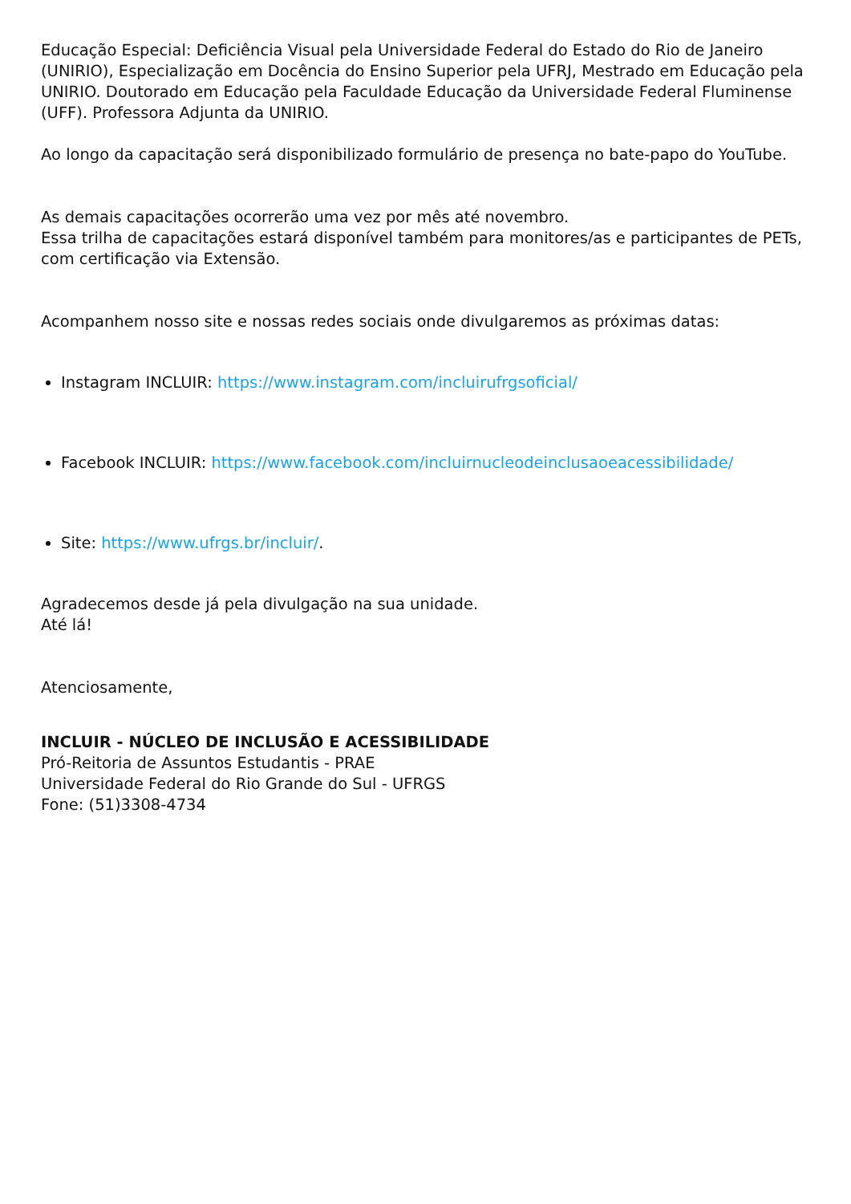Educação Especial: Deficiência Visual pela Universidade Federal do Estado do Rio de Janeiro (UNIRIO), Especialização em Docência do Ensino Superior pela UFRJ, Mestrado em Educação pela UNIRIO. Doutorado em Educação pela Faculdade Educação da Universidade Federal Fluminense (UFF). Professora Adjunta da UNIRIO.
Ao longo da capacitação será disponibilizado formulário de presença no bate-papo do YouTube.
As demais capacitações ocorrerão uma vez por mês até novembro.
Essa trilha de capacitações estará disponível também para monitores/as e participantes de PETs, com certificação via Extensão.
Acompanhem nosso site e nossas redes sociais onde divulgaremos as próximas datas:
Instagram INCLUIR: https://www.instagram.com/incluirufrgsoficial/
Facebook INCLUIR: https://www.facebook.com/incluirnucleodeinclusaoeacessibilidade/
Site: https://www.ufrgs.br/incluir/.
Agradecemos desde já pela divulgação na sua unidade.
Até lá!
Atenciosamente,
INCLUIR - NÚCLEO DE INCLUSÃO E ACESSIBILIDADE
Pró-Reitoria de Assuntos Estudantis - PRAE
Universidade Federal do Rio Grande do Sul - UFRGS
Fone: (51)3308-4734